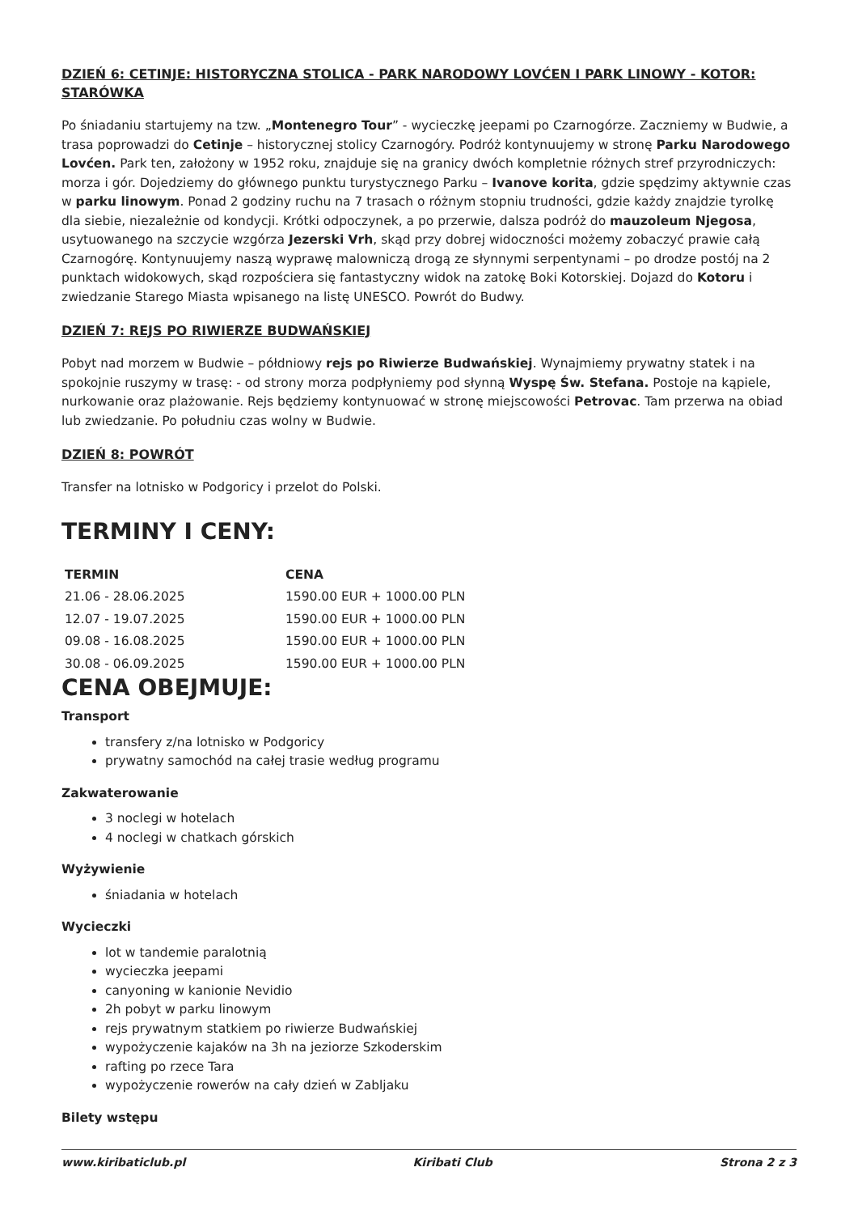DZIEŃ 6: CETINJE: HISTORYCZNA STOLICA - PARK NARODOWY LOVĆEN I PARK LINOWY - KOTOR: STARÓWKA
Po śniadaniu startujemy na tzw. „Montenegro Tour” - wycieczkę jeepami po Czarnogórze. Zaczniemy w Budwie, a trasa poprowadzi do Cetinje – historycznej stolicy Czarnogóry. Podróż kontynuujemy w stronę Parku Narodowego Lovćen. Park ten, założony w 1952 roku, znajduje się na granicy dwóch kompletnie różnych stref przyrodniczych: morza i gór. Dojedziemy do głównego punktu turystycznego Parku – Ivanove korita, gdzie spędzimy aktywnie czas w parku linowym. Ponad 2 godziny ruchu na 7 trasach o różnym stopniu trudności, gdzie każdy znajdzie tyrolkę dla siebie, niezależnie od kondycji. Krótki odpoczynek, a po przerwie, dalsza podróż do mauzoleum Njegosa, usytuowanego na szczycie wzgórza Jezerski Vrh, skąd przy dobrej widoczności możemy zobaczyć prawie całą Czarnogórę. Kontynuujemy naszą wyprawę malowniczą drogą ze słynnymi serpentynami – po drodze postój na 2 punktach widokowych, skąd rozpościera się fantastyczny widok na zatokę Boki Kotorskiej. Dojazd do Kotoru i zwiedzanie Starego Miasta wpisanego na listę UNESCO. Powrót do Budwy.
DZIEŃ 7: REJS PO RIWIERZE BUDWAŃSKIEJ
Pobyt nad morzem w Budwie – półdniowy rejs po Riwierze Budwańskiej. Wynajmiemy prywatny statek i na spokojnie ruszymy w trasę: - od strony morza podpłyniemy pod słynną Wyspę Św. Stefana. Postoje na kąpiele, nurkowanie oraz plażowanie. Rejs będziemy kontynuować w stronę miejscowości Petrovac. Tam przerwa na obiad lub zwiedzanie. Po południu czas wolny w Budwie.
DZIEŃ 8: POWRÓT
Transfer na lotnisko w Podgoricy i przelot do Polski.
TERMINY I CENY:
| TERMIN | CENA |
| --- | --- |
| 21.06 - 28.06.2025 | 1590.00 EUR + 1000.00 PLN |
| 12.07 - 19.07.2025 | 1590.00 EUR + 1000.00 PLN |
| 09.08 - 16.08.2025 | 1590.00 EUR + 1000.00 PLN |
| 30.08 - 06.09.2025 | 1590.00 EUR + 1000.00 PLN |
CENA OBEJMUJE:
Transport
transfery z/na lotnisko w Podgoricy
prywatny samochód na całej trasie według programu
Zakwaterowanie
3 noclegi w hotelach
4 noclegi w chatkach górskich
Wyżywienie
śniadania w hotelach
Wycieczki
lot w tandemie paralotnią
wycieczka jeepami
canyoning w kanionie Nevidio
2h pobyt w parku linowym
rejs prywatnym statkiem po riwierze Budwańskiej
wypożyczenie kajaków na 3h na jeziorze Szkoderskim
rafting po rzece Tara
wypożyczenie rowerów na cały dzień w Zabljaku
Bilety wstępu
www.kiribaticlub.pl Kiribati Club Strona 2 z 3